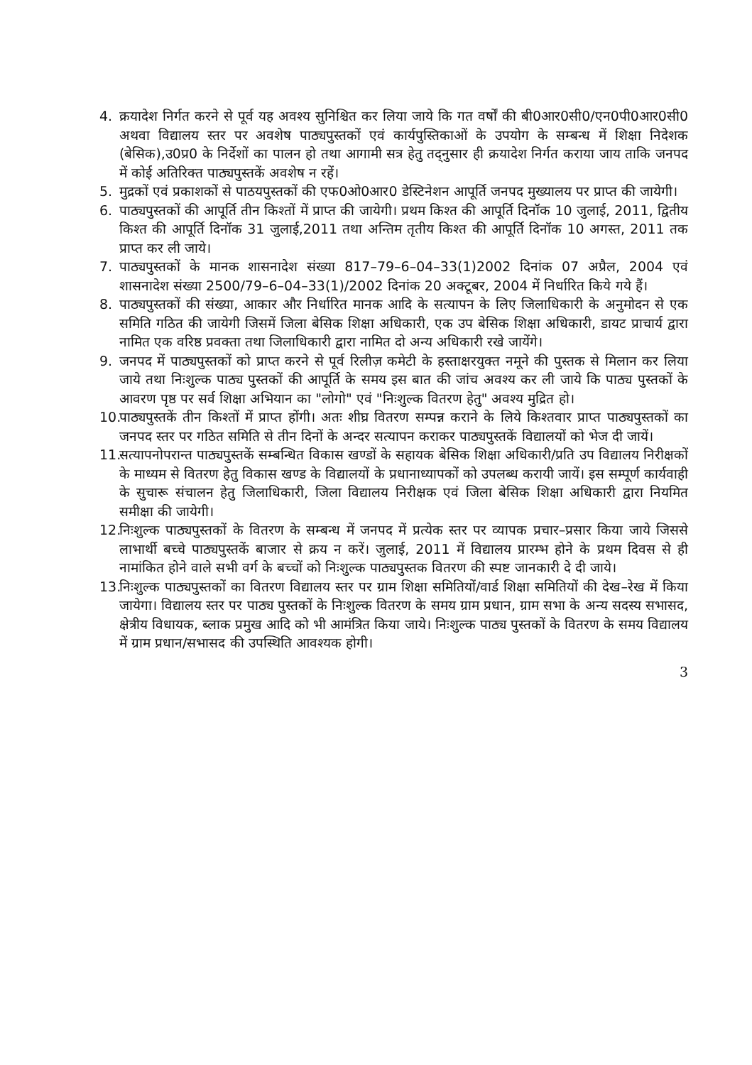4. क्रयादेश निर्गत करने से पूर्व यह अवश्य सुनिश्चित कर लिया जाये कि गत वर्षों की बी0आर0सी0/एन0पी0आर0सी0 अथवा विद्यालय स्तर पर अवशेष पाठ्यपुस्तकों एवं कार्यपुस्तिकाओं के उपयोग के सम्बन्ध में शिक्षा निदेशक (बेसिक),उ0प्र0 के निर्देशों का पालन हो तथा आगामी सत्र हेतु तद्नुसार ही क्रयादेश निर्गत कराया जाय ताकि जनपद में कोई अतिरिक्त पाठ्यपुस्तकें अवशेष न रहें।
5. मुद्रकों एवं प्रकाशकों से पाठयपुस्तकों की एफ0ओ0आर0 डेस्टिनेशन आपूर्ति जनपद मुख्यालय पर प्राप्त की जायेगी।
6. पाठ्यपुस्तकों की आपूर्ति तीन किश्तों में प्राप्त की जायेगी। प्रथम किश्त की आपूर्ति दिनॉक 10 जुलाई, 2011, द्वितीय किश्त की आपूर्ति दिनॉक 31 जुलाई,2011 तथा अन्तिम तृतीय किश्त की आपूर्ति दिनॉक 10 अगस्त, 2011 तक प्राप्त कर ली जाये।
7. पाठ्यपुस्तकों के मानक शासनादेश संख्या 817–79–6–04–33(1)2002 दिनांक 07 अप्रैल, 2004 एवं शासनादेश संख्या 2500/79–6–04–33(1)/2002 दिनांक 20 अक्टूबर, 2004 में निर्धारित किये गये हैं।
8. पाठ्यपुस्तकों की संख्या, आकार और निर्धारित मानक आदि के सत्यापन के लिए जिलाधिकारी के अनुमोदन से एक समिति गठित की जायेगी जिसमें जिला बेसिक शिक्षा अधिकारी, एक उप बेसिक शिक्षा अधिकारी, डायट प्राचार्य द्वारा नामित एक वरिष्ठ प्रवक्ता तथा जिलाधिकारी द्वारा नामित दो अन्य अधिकारी रखे जायेंगे।
9. जनपद में पाठ्यपुस्तकों को प्राप्त करने से पूर्व रिलीज़ कमेटी के हस्ताक्षरयुक्त नमूने की पुस्तक से मिलान कर लिया जाये तथा निःशुल्क पाठ्य पुस्तकों की आपूर्ति के समय इस बात की जांच अवश्य कर ली जाये कि पाठ्य पुस्तकों के आवरण पृष्ठ पर सर्व शिक्षा अभियान का "लोगो" एवं "निःशुल्क वितरण हेतु" अवश्य मुद्रित हो।
10. पाठ्यपुस्तकें तीन किश्तों में प्राप्त होंगी। अतः शीघ्र वितरण सम्पन्न कराने के लिये किश्तवार प्राप्त पाठ्यपुस्तकों का जनपद स्तर पर गठित समिति से तीन दिनों के अन्दर सत्यापन कराकर पाठ्यपुस्तकें विद्यालयों को भेज दी जायें।
11. सत्यापनोपरान्त पाठ्यपुस्तकें सम्बन्धित विकास खण्डों के सहायक बेसिक शिक्षा अधिकारी/प्रति उप विद्यालय निरीक्षकों के माध्यम से वितरण हेतु विकास खण्ड के विद्यालयों के प्रधानाध्यापकों को उपलब्ध करायी जायें। इस सम्पूर्ण कार्यवाही के सुचारू संचालन हेतु जिलाधिकारी, जिला विद्यालय निरीक्षक एवं जिला बेसिक शिक्षा अधिकारी द्वारा नियमित समीक्षा की जायेगी।
12. निःशुल्क पाठ्यपुस्तकों के वितरण के सम्बन्ध में जनपद में प्रत्येक स्तर पर व्यापक प्रचार–प्रसार किया जाये जिससे लाभार्थी बच्चे पाठ्यपुस्तकें बाजार से क्रय न करें। जुलाई, 2011 में विद्यालय प्रारम्भ होने के प्रथम दिवस से ही नामांकित होने वाले सभी वर्ग के बच्चों को निःशुल्क पाठ्यपुस्तक वितरण की स्पष्ट जानकारी दे दी जाये।
13. निःशुल्क पाठ्यपुस्तकों का वितरण विद्यालय स्तर पर ग्राम शिक्षा समितियों/वार्ड शिक्षा समितियों की देख–रेख में किया जायेगा। विद्यालय स्तर पर पाठ्य पुस्तकों के निःशुल्क वितरण के समय ग्राम प्रधान, ग्राम सभा के अन्य सदस्य सभासद, क्षेत्रीय विधायक, ब्लाक प्रमुख आदि को भी आमंत्रित किया जाये। निःशुल्क पाठ्य पुस्तकों के वितरण के समय विद्यालय में ग्राम प्रधान/सभासद की उपस्थिति आवश्यक होगी।
3